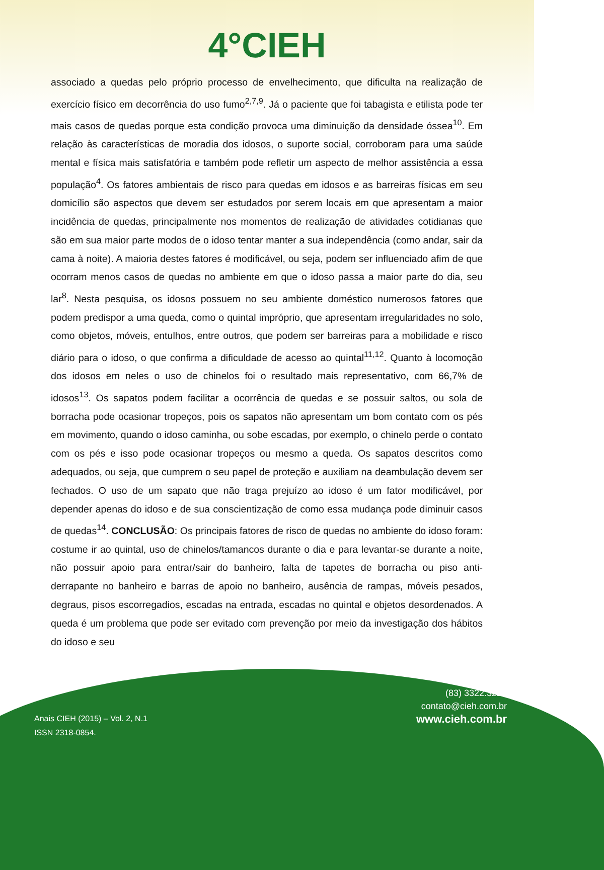4°CIEH
associado a quedas pelo próprio processo de envelhecimento, que dificulta na realização de exercício físico em decorrência do uso fumo<sup>2,7,9</sup>. Já o paciente que foi tabagista e etilista pode ter mais casos de quedas porque esta condição provoca uma diminuição da densidade óssea<sup>10</sup>. Em relação às características de moradia dos idosos, o suporte social, corroboram para uma saúde mental e física mais satisfatória e também pode refletir um aspecto de melhor assistência a essa população<sup>4</sup>. Os fatores ambientais de risco para quedas em idosos e as barreiras físicas em seu domicílio são aspectos que devem ser estudados por serem locais em que apresentam a maior incidência de quedas, principalmente nos momentos de realização de atividades cotidianas que são em sua maior parte modos de o idoso tentar manter a sua independência (como andar, sair da cama à noite). A maioria destes fatores é modificável, ou seja, podem ser influenciado afim de que ocorram menos casos de quedas no ambiente em que o idoso passa a maior parte do dia, seu lar<sup>8</sup>. Nesta pesquisa, os idosos possuem no seu ambiente doméstico numerosos fatores que podem predispor a uma queda, como o quintal impróprio, que apresentam irregularidades no solo, como objetos, móveis, entulhos, entre outros, que podem ser barreiras para a mobilidade e risco diário para o idoso, o que confirma a dificuldade de acesso ao quintal<sup>11,12</sup>. Quanto à locomoção dos idosos em neles o uso de chinelos foi o resultado mais representativo, com 66,7% de idosos<sup>13</sup>. Os sapatos podem facilitar a ocorrência de quedas e se possuir saltos, ou sola de borracha pode ocasionar tropeços, pois os sapatos não apresentam um bom contato com os pés em movimento, quando o idoso caminha, ou sobe escadas, por exemplo, o chinelo perde o contato com os pés e isso pode ocasionar tropeços ou mesmo a queda. Os sapatos descritos como adequados, ou seja, que cumprem o seu papel de proteção e auxiliam na deambulação devem ser fechados. O uso de um sapato que não traga prejuízo ao idoso é um fator modificável, por depender apenas do idoso e de sua conscientização de como essa mudança pode diminuir casos de quedas<sup>14</sup>. CONCLUSÃO: Os principais fatores de risco de quedas no ambiente do idoso foram: costume ir ao quintal, uso de chinelos/tamancos durante o dia e para levantar-se durante a noite, não possuir apoio para entrar/sair do banheiro, falta de tapetes de borracha ou piso anti-derrapante no banheiro e barras de apoio no banheiro, ausência de rampas, móveis pesados, degraus, pisos escorregadios, escadas na entrada, escadas no quintal e objetos desordenados. A queda é um problema que pode ser evitado com prevenção por meio da investigação dos hábitos do idoso e seu
(83) 3322.3222
contato@cieh.com.br
www.cieh.com.br
Anais CIEH (2015) – Vol. 2, N.1
ISSN 2318-0854.